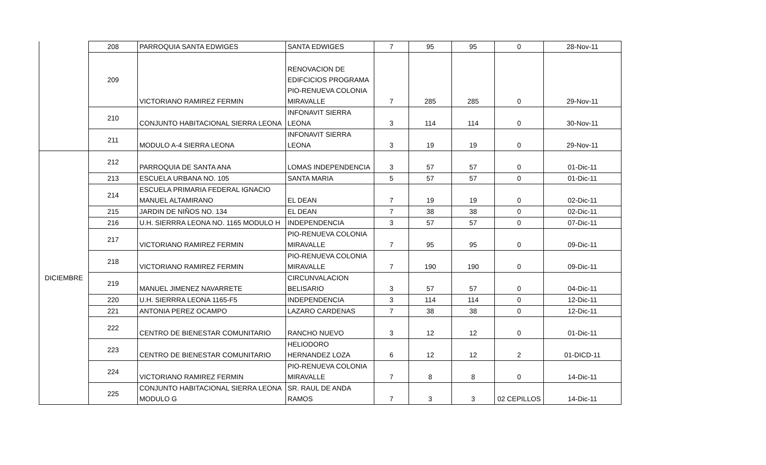| | 208 | PARROQUIA SANTA EDWIGES | SANTA EDWIGES | 7 | 95 | 95 | 0 | 28-Nov-11 |
| | 209 | VICTORIANO RAMIREZ FERMIN | RENOVACION DE EDIFCICIOS PROGRAMA PIO-RENUEVA COLONIA MIRAVALLE | 7 | 285 | 285 | 0 | 29-Nov-11 |
| | 210 | CONJUNTO HABITACIONAL SIERRA LEONA | INFONAVIT SIERRA LEONA | 3 | 114 | 114 | 0 | 30-Nov-11 |
| | 211 | MODULO A-4 SIERRA LEONA | INFONAVIT SIERRA LEONA | 3 | 19 | 19 | 0 | 29-Nov-11 |
| DICIEMBRE | 212 | PARROQUIA DE SANTA ANA | LOMAS INDEPENDENCIA | 3 | 57 | 57 | 0 | 01-Dic-11 |
| | 213 | ESCUELA URBANA NO. 105 | SANTA MARIA | 5 | 57 | 57 | 0 | 01-Dic-11 |
| | 214 | ESCUELA PRIMARIA FEDERAL IGNACIO MANUEL ALTAMIRANO | EL DEAN | 7 | 19 | 19 | 0 | 02-Dic-11 |
| | 215 | JARDIN DE NIÑOS NO. 134 | EL DEAN | 7 | 38 | 38 | 0 | 02-Dic-11 |
| | 216 | U.H. SIERRRA LEONA NO. 1165 MODULO H | INDEPENDENCIA | 3 | 57 | 57 | 0 | 07-Dic-11 |
| | 217 | VICTORIANO RAMIREZ FERMIN | PIO-RENUEVA COLONIA MIRAVALLE | 7 | 95 | 95 | 0 | 09-Dic-11 |
| | 218 | VICTORIANO RAMIREZ FERMIN | PIO-RENUEVA COLONIA MIRAVALLE | 7 | 190 | 190 | 0 | 09-Dic-11 |
| | 219 | MANUEL JIMENEZ NAVARRETE | CIRCUNVALACION BELISARIO | 3 | 57 | 57 | 0 | 04-Dic-11 |
| | 220 | U.H. SIERRRA LEONA 1165-F5 | INDEPENDENCIA | 3 | 114 | 114 | 0 | 12-Dic-11 |
| | 221 | ANTONIA PEREZ OCAMPO | LAZARO CARDENAS | 7 | 38 | 38 | 0 | 12-Dic-11 |
| | 222 | CENTRO DE BIENESTAR COMUNITARIO | RANCHO NUEVO | 3 | 12 | 12 | 0 | 01-Dic-11 |
| | 223 | CENTRO DE BIENESTAR COMUNITARIO | HELIODORO HERNANDEZ LOZA | 6 | 12 | 12 | 2 | 01-DICD-11 |
| | 224 | VICTORIANO RAMIREZ FERMIN | PIO-RENUEVA COLONIA MIRAVALLE | 7 | 8 | 8 | 0 | 14-Dic-11 |
| | 225 | CONJUNTO HABITACIONAL SIERRA LEONA MODULO G | SR. RAUL DE ANDA RAMOS | 7 | 3 | 3 | 02 CEPILLOS | 14-Dic-11 |